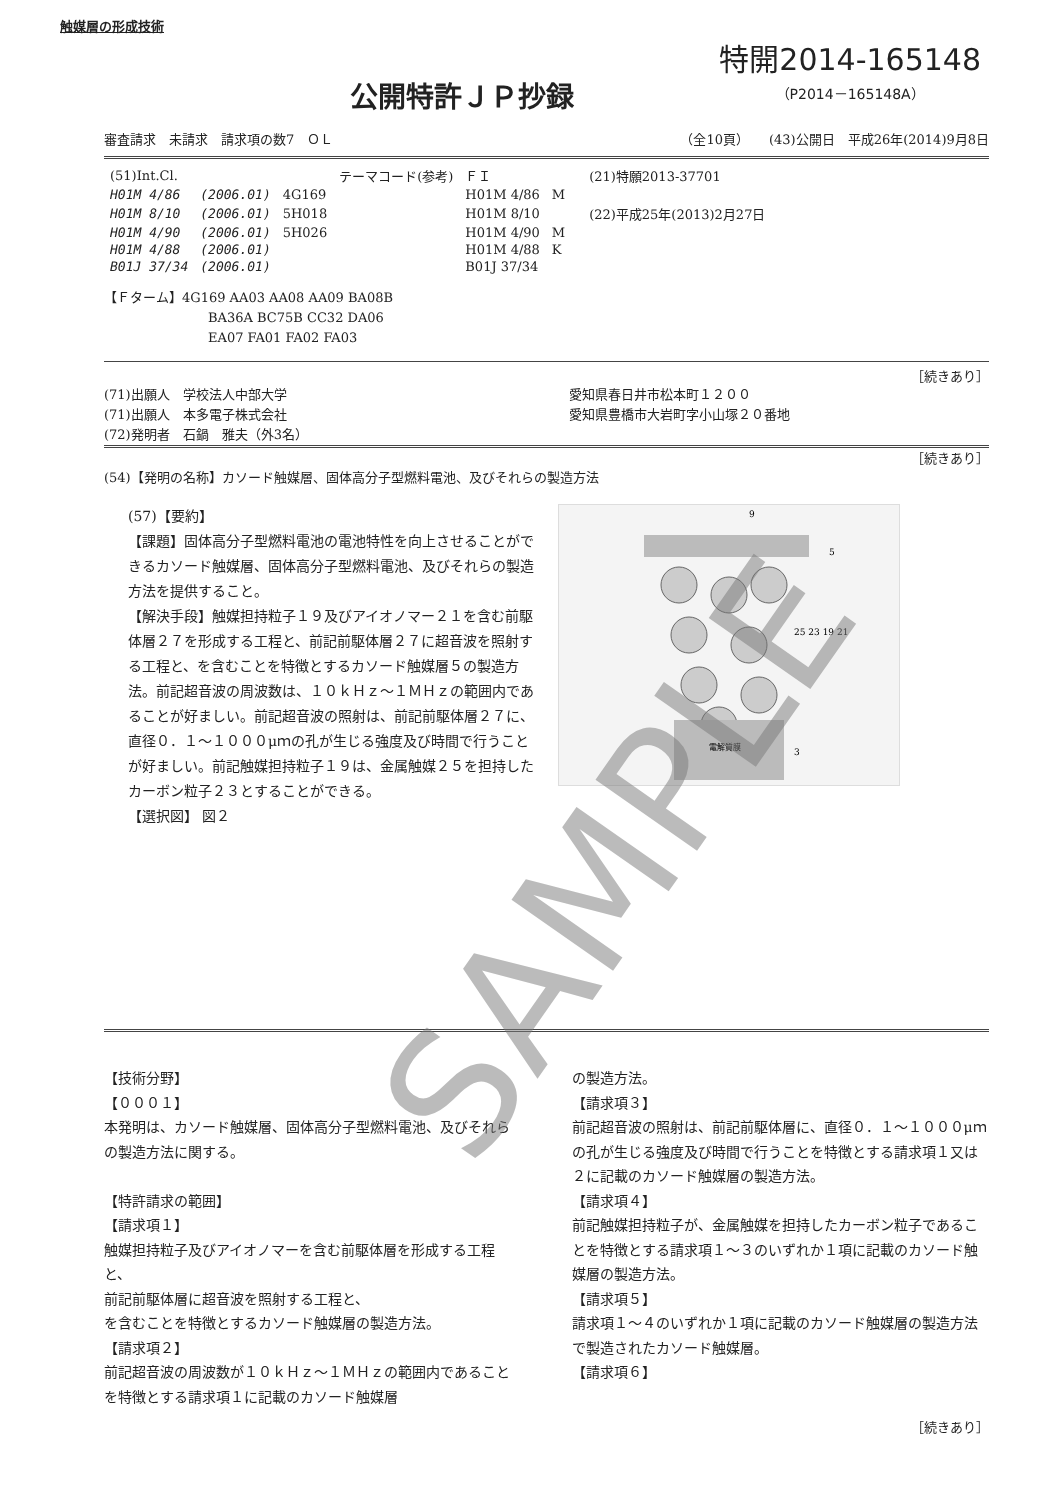触媒層の形成技術
公開特許ＪＰ抄録
特開2014-165148
（P2014－165148A）
審査請求　未請求　請求項の数7　ＯＬ （全10頁）　　(43)公開日　平成26年(2014)9月8日
| (51)Int.Cl. | | | テーマコード(参考) | ＦＩ | | | (21)特願2013-37701 |
| H01M 4/86 | (2006.01) | 4G169 | | H01M 4/86 | M | | |
| H01M 8/10 | (2006.01) | 5H018 | | H01M 8/10 | | | (22)平成25年(2013)2月27日 |
| H01M 4/90 | (2006.01) | 5H026 | | H01M 4/90 | M | | |
| H01M 4/88 | (2006.01) | | | H01M 4/88 | K | | |
| B01J 37/34 | (2006.01) | | | B01J 37/34 | | | |
【Ｆターム】4G169 AA03 AA08 AA09 BA08B
　　　　　　　　BA36A BC75B CC32 DA06
　　　　　　　　EA07 FA01 FA02 FA03
［続きあり］
(71)出願人　学校法人中部大学
(71)出願人　本多電子株式会社
(72)発明者　石鍋　雅夫（外3名）
愛知県春日井市松本町１２００
愛知県豊橋市大岩町字小山塚２０番地
［続きあり］
(54)【発明の名称】カソード触媒層、固体高分子型燃料電池、及びそれらの製造方法
(57)【要約】
【課題】固体高分子型燃料電池の電池特性を向上させることができるカソード触媒層、固体高分子型燃料電池、及びそれらの製造方法を提供すること。
【解決手段】触媒担持粒子１９及びアイオノマー２１を含む前駆体層２７を形成する工程と、前記前駆体層２７に超音波を照射する工程と、を含むことを特徴とするカソード触媒層５の製造方法。前記超音波の周波数は、１０ｋＨｚ～１ＭＨｚの範囲内であることが好ましい。前記超音波の照射は、前記前駆体層２７に、直径０．１～１０００μｍの孔が生じる強度及び時間で行うことが好ましい。前記触媒担持粒子１９は、金属触媒２５を担持したカーボン粒子２３とすることができる。
【選択図】 図２
5
25 23 19 21
3
9
電解質膜
【技術分野】
【０００１】
本発明は、カソード触媒層、固体高分子型燃料電池、及びそれらの製造方法に関する。
【特許請求の範囲】
【請求項１】
触媒担持粒子及びアイオノマーを含む前駆体層を形成する工程と、
前記前駆体層に超音波を照射する工程と、
を含むことを特徴とするカソード触媒層の製造方法。
【請求項２】
前記超音波の周波数が１０ｋＨｚ～１ＭＨｚの範囲内であることを特徴とする請求項１に記載のカソード触媒層
の製造方法。
【請求項３】
前記超音波の照射は、前記前駆体層に、直径０．１～１０００μｍの孔が生じる強度及び時間で行うことを特徴とする請求項１又は２に記載のカソード触媒層の製造方法。
【請求項４】
前記触媒担持粒子が、金属触媒を担持したカーボン粒子であることを特徴とする請求項１～３のいずれか１項に記載のカソード触媒層の製造方法。
【請求項５】
請求項１～４のいずれか１項に記載のカソード触媒層の製造方法で製造されたカソード触媒層。
【請求項６】
［続きあり］
SAMPLE